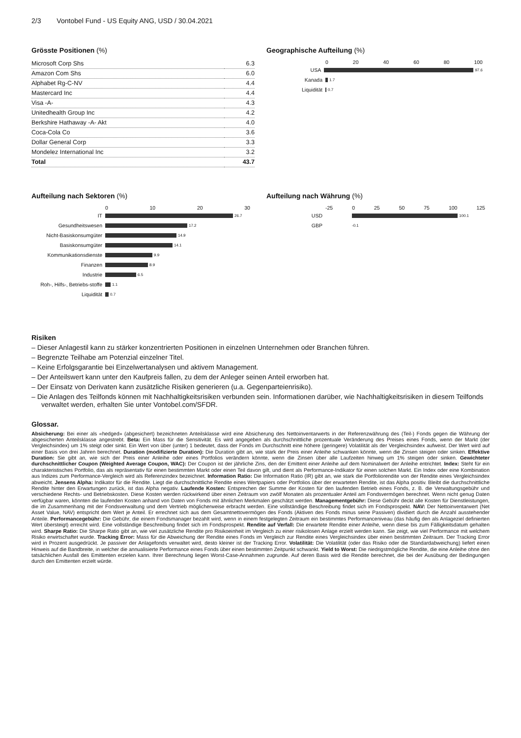2/3 Vontobel Fund - US Equity ANG, USD / 30.04.2021
Grösste Positionen (%)
| Microsoft Corp Shs | 6.3 |
| Amazon Com Shs | 6.0 |
| Alphabet Rg-C-NV | 4.4 |
| Mastercard Inc | 4.4 |
| Visa -A- | 4.3 |
| Unitedhealth Group Inc | 4.2 |
| Berkshire Hathaway -A- Akt | 4.0 |
| Coca-Cola Co | 3.6 |
| Dollar General Corp | 3.3 |
| Mondelez International Inc | 3.2 |
| Total | 43.7 |
Geographische Aufteilung (%)
0 20 40 60 80 100
USA
97.6
Kanada
1.7
Liquidität
0.7
Aufteilung nach Sektoren (%)
0 10 20 30
IT
26.7
Gesundheitswesen
17.2
Nicht-Basiskonsumgüter
14.9
Basiskonsumgüter
14.1
Kommunikationsdienste
9.9
Finanzen
8.9
Industrie
6.5
Roh-, Hilfs-, Betriebs-stoffe
1.1
Liquidität
0.7
Aufteilung nach Währung (%)
-25 0 25 50 75 100 125
USD
100.1
GBP
-0.1
Risiken
– Dieser Anlagestil kann zu stärker konzentrierten Positionen in einzelnen Unternehmen oder Branchen führen.
– Begrenzte Teilhabe am Potenzial einzelner Titel.
– Keine Erfolgsgarantie bei Einzelwertanalysen und aktivem Management.
– Der Anteilswert kann unter den Kaufpreis fallen, zu dem der Anleger seinen Anteil erworben hat.
– Der Einsatz von Derivaten kann zusätzliche Risiken generieren (u.a. Gegenparteienrisiko).
– Die Anlagen des Teilfonds können mit Nachhaltigkeitsrisiken verbunden sein. Informationen darüber, wie Nachhaltigkeitsrisiken in diesem Teilfonds verwaltet werden, erhalten Sie unter Vontobel.com/SFDR.
Glossar.
Absicherung: Bei einer als «hedged» (abgesichert) bezeichneten Anteilsklasse wird eine Absicherung des Nettoinventarwerts in der Referenzwährung des (Teil-) Fonds gegen die Währung der abgesicherten Anteilsklasse angestrebt. Beta: Ein Mass für die Sensitivität. Es wird angegeben als durchschnittliche prozentuale Veränderung des Preises eines Fonds, wenn der Markt (der Vergleichsindex) um 1% steigt oder sinkt. Ein Wert von über (unter) 1 bedeutet, dass der Fonds im Durchschnitt eine höhere (geringere) Volatilität als der Vergleichsindex aufweist. Der Wert wird auf einer Basis von drei Jahren berechnet. Duration (modifizierte Duration): Die Duration gibt an, wie stark der Preis einer Anleihe schwanken könnte, wenn die Zinsen steigen oder sinken. Effektive Duration: Sie gibt an, wie sich der Preis einer Anleihe oder eines Portfolios verändern könnte, wenn die Zinsen über alle Laufzeiten hinweg um 1% steigen oder sinken. Gewichteter durchschnittlicher Coupon (Weighted Average Coupon, WAC): Der Coupon ist der jährliche Zins, den der Emittent einer Anleihe auf dem Nominalwert der Anleihe entrichtet. Index: Steht für ein charakteristisches Portfolio, das als repräsentativ für einen bestimmten Markt oder einen Teil davon gilt, und dient als Performance-Indikator für einen solchen Markt. Ein Index oder eine Kombination aus Indizes zum Performance-Vergleich wird als Referenzindex bezeichnet. Information Ratio: Die Information Ratio (IR) gibt an, wie stark die Portfoliorendite von der Rendite eines Vergleichsindex abweicht. Jensens Alpha: Indikator für die Rendite. Liegt die durchschnittliche Rendite eines Wertpapiers oder Portfolios über der erwarteten Rendite, ist das Alpha positiv. Bleibt die durchschnittliche Rendite hinter den Erwartungen zurück, ist das Alpha negativ. Laufende Kosten: Entsprechen der Summe der Kosten für den laufenden Betrieb eines Fonds, z. B. die Verwaltungsgebühr und verschiedene Rechts- und Betriebskosten. Diese Kosten werden rückwirkend über einen Zeitraum von zwölf Monaten als prozentualer Anteil am Fondsvermögen berechnet. Wenn nicht genug Daten verfügbar waren, könnten die laufenden Kosten anhand von Daten von Fonds mit ähnlichen Merkmalen geschätzt werden. Managementgebühr: Diese Gebühr deckt alle Kosten für Dienstleistungen, die im Zusammenhang mit der Fondsverwaltung und dem Vertrieb möglicherweise erbracht werden. Eine vollständige Beschreibung findet sich im Fondsprospekt. NAV: Der Nettoinventarwert (Net Asset Value, NAV) entspricht dem Wert je Anteil. Er errechnet sich aus dem Gesamtnettovermögen des Fonds (Aktiven des Fonds minus seine Passiven) dividiert durch die Anzahl ausstehender Anteile. Performancegebühr: Die Gebühr, die einem Fondsmanager bezahlt wird, wenn in einem festgelegten Zeitraum ein bestimmtes Performanceniveau (das häufig den als Anlageziel definierten Wert übersteigt) erreicht wird. Eine vollständige Beschreibung findet sich im Fondsprospekt. Rendite auf Verfall: Die erwartete Rendite einer Anleihe, wenn diese bis zum Fälligkeitsdatum gehalten wird. Sharpe Ratio: Die Sharpe Ratio gibt an, wie viel zusätzliche Rendite pro Risikoeinheit im Vergleich zu einer risikolosen Anlage erzielt werden kann. Sie zeigt, wie viel Performance mit welchem Risiko erwirtschaftet wurde. Tracking Error: Mass für die Abweichung der Rendite eines Fonds im Vergleich zur Rendite eines Vergleichsindex über einen bestimmten Zeitraum. Der Tracking Error wird in Prozent ausgedrückt. Je passiver der Anlagefonds verwaltet wird, desto kleiner ist der Tracking Error. Volatilität: Die Volatilität (oder das Risiko oder die Standardabweichung) liefert einen Hinweis auf die Bandbreite, in welcher die annualisierte Performance eines Fonds über einen bestimmten Zeitpunkt schwankt. Yield to Worst: Die niedrigstmögliche Rendite, die eine Anleihe ohne den tatsächlichen Ausfall des Emittenten erzielen kann. Ihrer Berechnung liegen Worst-Case-Annahmen zugrunde. Auf deren Basis wird die Rendite berechnet, die bei der Ausübung der Bedingungen durch den Emittenten erzielt würde.